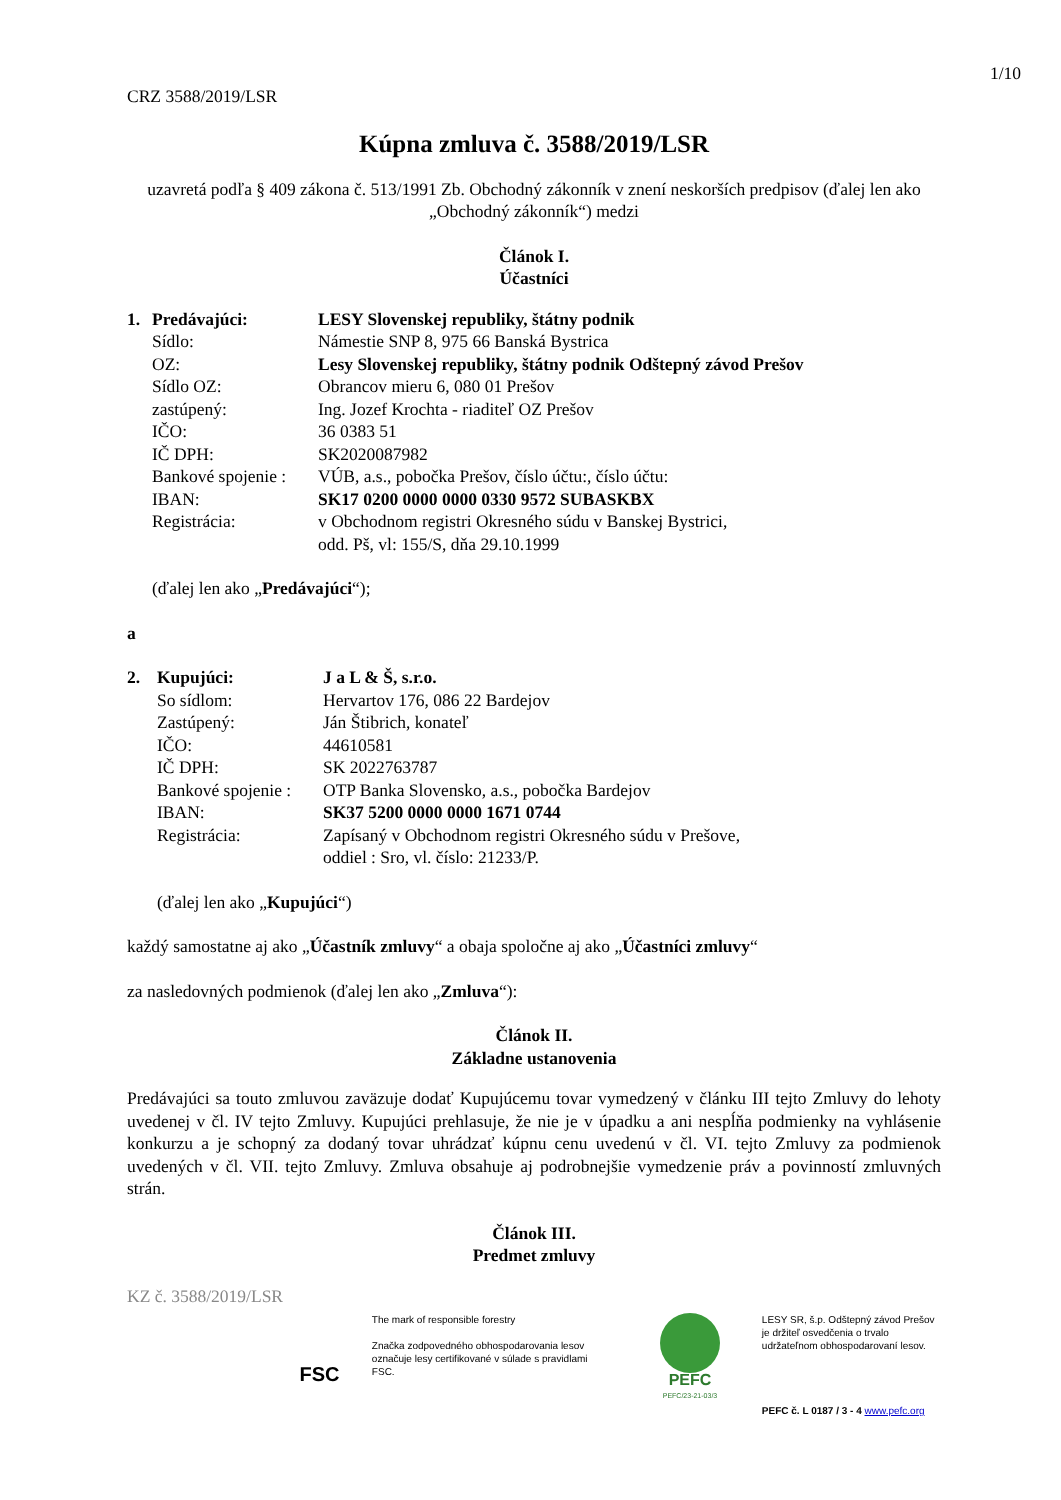1/10
CRZ 3588/2019/LSR
Kúpna zmluva č. 3588/2019/LSR
uzavretá podľa § 409 zákona č. 513/1991 Zb. Obchodný zákonník v znení neskorších predpisov (ďalej len ako „Obchodný zákonník“) medzi
Článok I.
Účastníci
| 1. | Predávajúci: | LESY Slovenskej republiky, štátny podnik |
| | Sídlo: | Námestie SNP 8, 975 66 Banská Bystrica |
| | OZ: | Lesy Slovenskej republiky, štátny podnik Odštepný závod Prešov |
| | Sídlo OZ: | Obrancov mieru 6, 080 01 Prešov |
| | zastúpený: | Ing. Jozef Krochta - riaditeľ OZ Prešov |
| | IČO: | 36 0383 51 |
| | IČ DPH: | SK2020087982 |
| | Bankové spojenie : | VÚB, a.s., pobočka Prešov, číslo účtu:, číslo účtu: |
| | IBAN: | SK17 0200 0000 0000 0330 9572 SUBASKBX |
| | Registrácia: | v Obchodnom registri Okresného súdu v Banskej Bystrici, odd. Pš, vl: 155/S, dňa 29.10.1999 |
(ďalej len ako „Predávajúci“);
a
| 2. | Kupujúci: | J a L & Š, s.r.o. |
| | So sídlom: | Hervartov 176, 086 22 Bardejov |
| | Zastúpený: | Ján Štibrich, konateľ |
| | IČO: | 44610581 |
| | IČ DPH: | SK 2022763787 |
| | Bankové spojenie : | OTP Banka Slovensko, a.s., pobočka Bardejov |
| | IBAN: | SK37 5200 0000 0000 1671 0744 |
| | Registrácia: | Zapísaný v Obchodnom registri Okresného súdu v Prešove, oddiel : Sro, vl. číslo: 21233/P. |
(ďalej len ako „Kupujúci“)
každý samostatne aj ako „Účastník zmluvy“ a obaja spoločne aj ako „Účastníci zmluvy“
za nasledovných podmienok (ďalej len ako „Zmluva“):
Článok II.
Základne ustanovenia
Predávajúci sa touto zmluvou zaväzuje dodať Kupujúcemu tovar vymedzený v článku III tejto Zmluvy do lehoty uvedenej v čl. IV tejto Zmluvy. Kupujúci prehlasuje, že nie je v úpadku a ani nespĺňa podmienky na vyhlásenie konkurzu a je schopný za dodaný tovar uhrádzať kúpnu cenu uvedenú v čl. VI. tejto Zmluvy za podmienok uvedených v čl. VII. tejto Zmluvy. Zmluva obsahuje aj podrobnejšie vymedzenie práv a povinností zmluvných strán.
Článok III.
Predmet zmluvy
KZ č. 3588/2019/LSR
FSC
The mark of responsible forestry
Značka zodpovedného obhospodarovania lesov označuje lesy certifikované v súlade s pravidlami FSC.
PEFC
PEFC/23-21-03/3
LESY SR, š.p. Odštepný závod Prešov je držiteľ osvedčenia o trvalo udržateľnom obhospodarovaní lesov.
PEFC č. L 0187 / 3 - 4 www.pefc.org